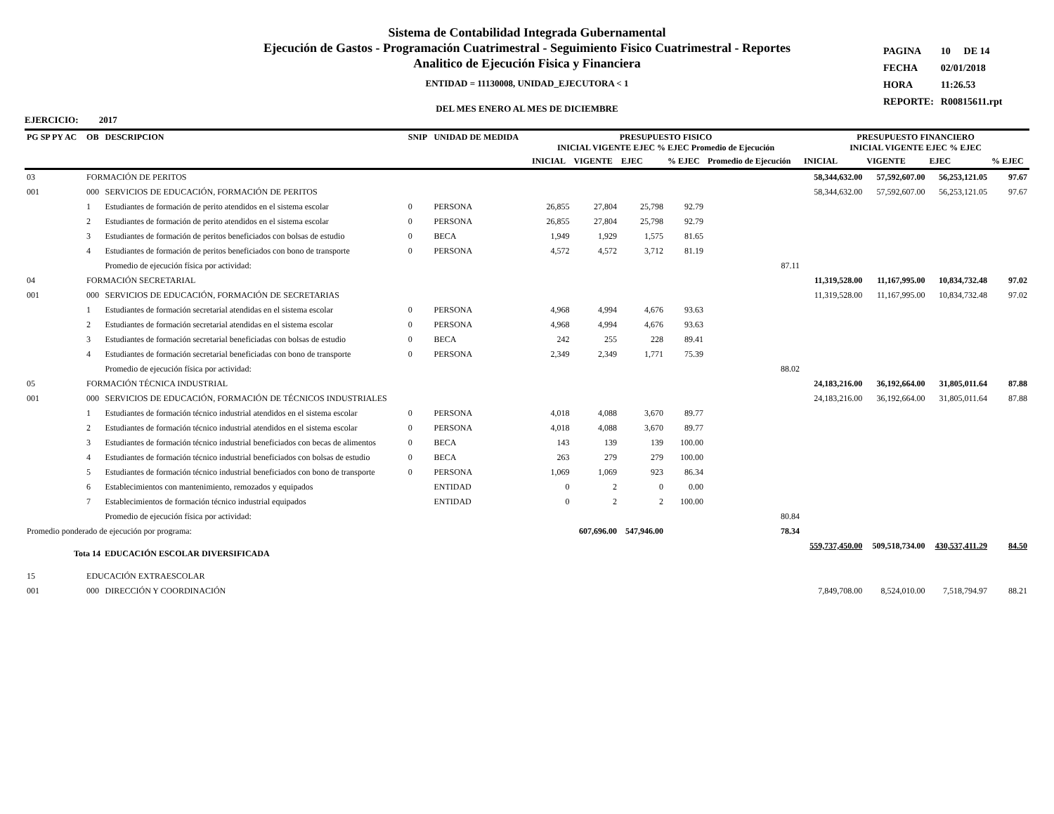Sistema de Contabilidad Integrada Gubernamental
Ejecución de Gastos - Programación Cuatrimestral - Seguimiento Fisico Cuatrimestral - Reportes
Analitico de Ejecución Fisica y Financiera
ENTIDAD = 11130008, UNIDAD_EJECUTORA < 1
DEL MES ENERO AL MES DE DICIEMBRE
| PAGINA | 10 | DE 14 |
| FECHA | 02/01/2018 | |
| HORA | 11:26.53 | |
| REPORTE: | R00815611.rpt | |
EJERCICIO: 2017
| PG SP PY AC | OB | DESCRIPCION | SNIP | UNIDAD DE MEDIDA | PRESUPUESTO FISICO INICIAL VIGENTE EJEC % EJEC Promedio de Ejecución | | | | | PRESUPUESTO FINANCIERO INICIAL VIGENTE EJEC % EJEC | | | |
| --- | --- | --- | --- | --- | --- | --- | --- | --- | --- | --- | --- | --- | --- |
| | | | | | INICIAL | VIGENTE | EJEC | % EJEC | Promedio de Ejecución | INICIAL | VIGENTE | EJEC | % EJEC |
| 03 | FORMACIÓN DE PERITOS | | | | | | | | | 58,344,632.00 | 57,592,607.00 | 56,253,121.05 | 97.67 |
| 001 | 000 | SERVICIOS DE EDUCACIÓN, FORMACIÓN DE PERITOS | | | | | | | | 58,344,632.00 | 57,592,607.00 | 56,253,121.05 | 97.67 |
| | 1 | Estudiantes de formación de perito atendidos en el sistema escolar | 0 | PERSONA | 26,855 | 27,804 | 25,798 | 92.79 | | | | | |
| | 2 | Estudiantes de formación de perito atendidos en el sistema escolar | 0 | PERSONA | 26,855 | 27,804 | 25,798 | 92.79 | | | | | |
| | 3 | Estudiantes de formación de peritos beneficiados con bolsas de estudio | 0 | BECA | 1,949 | 1,929 | 1,575 | 81.65 | | | | | |
| | 4 | Estudiantes de formación de peritos beneficiados con bono de transporte | 0 | PERSONA | 4,572 | 4,572 | 3,712 | 81.19 | | | | | |
| | | Promedio de ejecución física por actividad: | | | | | | | 87.11 | | | | |
| 04 | FORMACIÓN SECRETARIAL | | | | | | | | | 11,319,528.00 | 11,167,995.00 | 10,834,732.48 | 97.02 |
| 001 | 000 | SERVICIOS DE EDUCACIÓN, FORMACIÓN DE SECRETARIAS | | | | | | | | 11,319,528.00 | 11,167,995.00 | 10,834,732.48 | 97.02 |
| | 1 | Estudiantes de formación secretarial atendidas en el sistema escolar | 0 | PERSONA | 4,968 | 4,994 | 4,676 | 93.63 | | | | | |
| | 2 | Estudiantes de formación secretarial atendidas en el sistema escolar | 0 | PERSONA | 4,968 | 4,994 | 4,676 | 93.63 | | | | | |
| | 3 | Estudiantes de formación secretarial beneficiadas con bolsas de estudio | 0 | BECA | 242 | 255 | 228 | 89.41 | | | | | |
| | 4 | Estudiantes de formación secretarial beneficiadas con bono de transporte | 0 | PERSONA | 2,349 | 2,349 | 1,771 | 75.39 | | | | | |
| | | Promedio de ejecución física por actividad: | | | | | | | 88.02 | | | | |
| 05 | FORMACIÓN TÉCNICA INDUSTRIAL | | | | | | | | | 24,183,216.00 | 36,192,664.00 | 31,805,011.64 | 87.88 |
| 001 | 000 | SERVICIOS DE EDUCACIÓN, FORMACIÓN DE TÉCNICOS INDUSTRIALES | | | | | | | | 24,183,216.00 | 36,192,664.00 | 31,805,011.64 | 87.88 |
| | 1 | Estudiantes de formación técnico industrial atendidos en el sistema escolar | 0 | PERSONA | 4,018 | 4,088 | 3,670 | 89.77 | | | | | |
| | 2 | Estudiantes de formación técnico industrial atendidos en el sistema escolar | 0 | PERSONA | 4,018 | 4,088 | 3,670 | 89.77 | | | | | |
| | 3 | Estudiantes de formación técnico industrial beneficiados con becas de alimentos | 0 | BECA | 143 | 139 | 139 | 100.00 | | | | | |
| | 4 | Estudiantes de formación técnico industrial beneficiados con bolsas de estudio | 0 | BECA | 263 | 279 | 279 | 100.00 | | | | | |
| | 5 | Estudiantes de formación técnico industrial beneficiados con bono de transporte | 0 | PERSONA | 1,069 | 1,069 | 923 | 86.34 | | | | | |
| | 6 | Establecimientos con mantenimiento, remozados y equipados | | ENTIDAD | 0 | 2 | 0 | 0.00 | | | | | |
| | 7 | Establecimientos de formación técnico industrial equipados | | ENTIDAD | 0 | 2 | 2 | 100.00 | | | | | |
| | | Promedio de ejecución física por actividad: | | | | | | | 80.84 | | | | |
| Promedio ponderado de ejecución por programa: | | | | | | 607,696.00 | 547,946.00 | | 78.34 | | | | |
| Tota 14 EDUCACIÓN ESCOLAR DIVERSIFICADA | | | | | | | | | | 559,737,450.00 | 509,518,734.00 | 430,537,411.29 | 84.50 |
| 15 | EDUCACIÓN EXTRAESCOLAR | | | | | | | | | | | | |
| 001 | 000 | DIRECCIÓN Y COORDINACIÓN | | | | | | | | 7,849,708.00 | 8,524,010.00 | 7,518,794.97 | 88.21 |